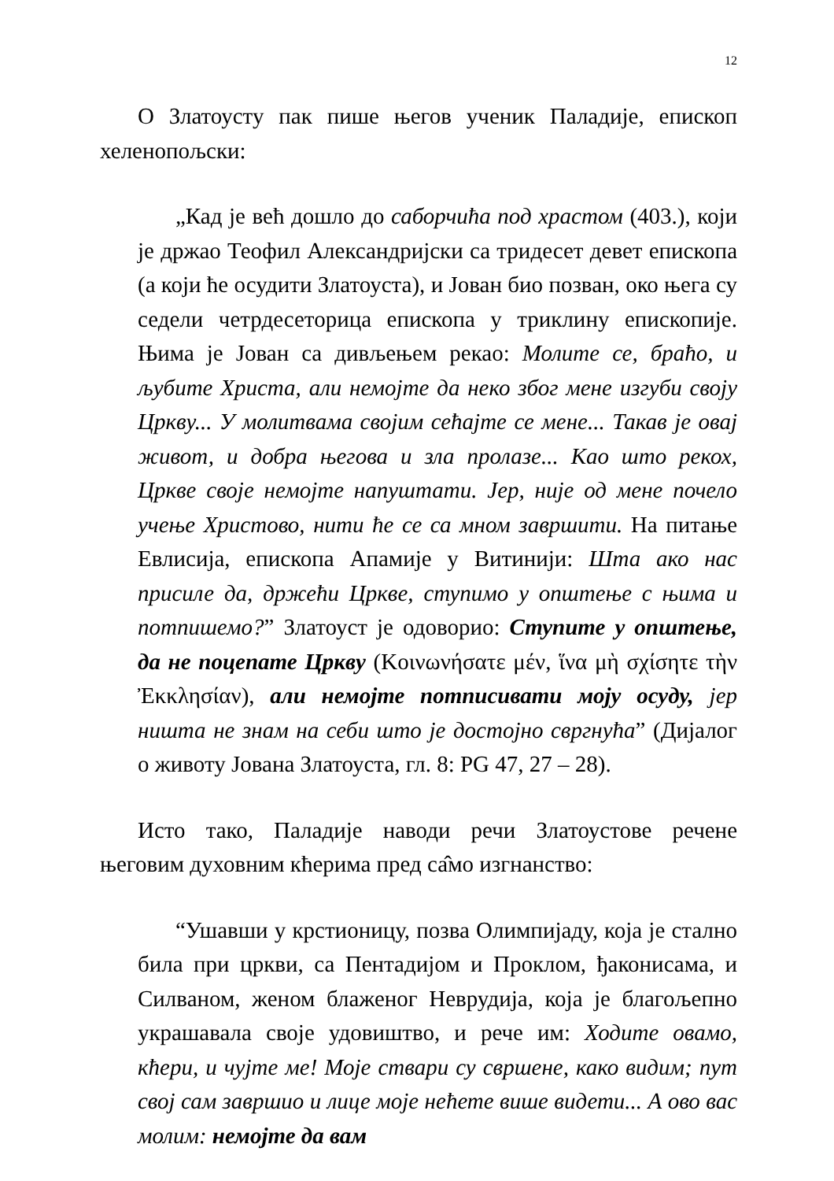12
О Златоусту пак пише његов ученик Паладије, епископ хеленопољски:
„Кад је већ дошло до саборчића под храстом (403.), који је држао Теофил Александријски са тридесет девет епископа (а који ће осудити Златоуста), и Јован био позван, око њега су седели четрдесеторица епископа у триклину епископије. Њима је Јован са дивљењем рекао: Молите се, браћо, и љубите Христа, али немојте да неко због мене изгуби своју Цркву... У молитвама својим сећајте се мене... Такав је овај живот, и добра његова и зла пролазе... Као што рекох, Цркве своје немојте напуштати. Јер, није од мене почело учење Христово, нити ће се са мном завршити. На питање Евлисија, епископа Апамије у Витинији: Шта ако нас присиле да, држећи Цркве, ступимо у општење с њима и потпишемо?” Златоуст је одоворио: Ступите у општење, да не поцепате Цркву (Κοινωνήσατε μέν, ἵνα μὴ σχίσητε τὴν Ἐκκλησίαν), али немојте потписивати моју осуду, јер ништа не знам на себи што је достојно свргнућа” (Дијалог о животу Јована Златоуста, гл. 8: PG 47, 27 – 28).
Исто тако, Паладије наводи речи Златоустове речене његовим духовним кћерима пред са̂мо изгнанство:
“Ушавши у крстионицу, позва Олимпијаду, која је стално била при цркви, са Пентадијом и Проклом, ђаконисама, и Силваном, женом блаженог Неврудија, која је благољепно украшавала своје удовиштво, и рече им: Ходите овамо, кћери, и чујте ме! Моје ствари су свршене, како видим; пут свој сам завршио и лице моје нећете више видети... А ово вас молим: немојте да вам